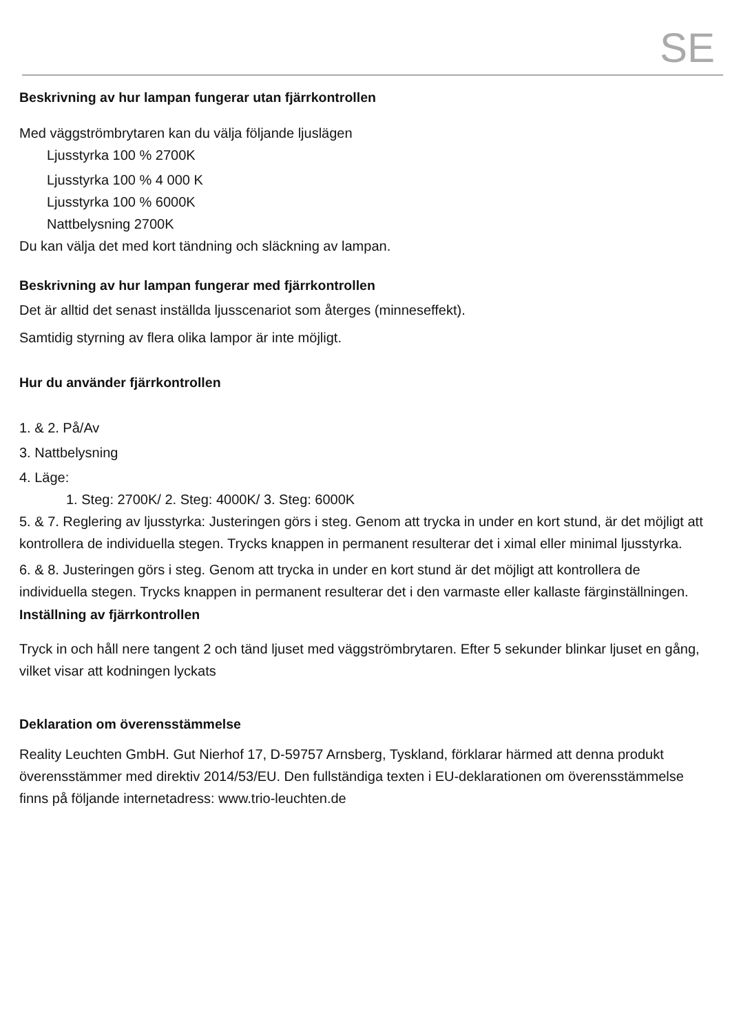SE
Beskrivning av hur lampan fungerar utan fjärrkontrollen
Med väggströmbrytaren kan du välja följande ljuslägen
Ljusstyrka 100 % 2700K
Ljusstyrka 100 % 4 000 K
Ljusstyrka 100 % 6000K
Nattbelysning 2700K
Du kan välja det med kort tändning och släckning av lampan.
Beskrivning av hur lampan fungerar med fjärrkontrollen
Det är alltid det senast inställda ljusscenariot som återges (minneseffekt).
Samtidig styrning av flera olika lampor är inte möjligt.
Hur du använder fjärrkontrollen
1. & 2. På/Av
3. Nattbelysning
4. Läge:
1. Steg: 2700K/ 2. Steg: 4000K/ 3. Steg: 6000K
5. & 7. Reglering av ljusstyrka: Justeringen görs i steg. Genom att trycka in under en kort stund, är det möjligt att kontrollera de individuella stegen. Trycks knappen in permanent resulterar det i ximal eller minimal ljusstyrka.
6. & 8. Justeringen görs i steg. Genom att trycka in under en kort stund är det möjligt att kontrollera de individuella stegen. Trycks knappen in permanent resulterar det i den varmaste eller kallaste färginställningen.
Inställning av fjärrkontrollen
Tryck in och håll nere tangent 2 och tänd ljuset med väggströmbrytaren. Efter 5 sekunder blinkar ljuset en gång, vilket visar att kodningen lyckats
Deklaration om överensstämmelse
Reality Leuchten GmbH. Gut Nierhof 17, D-59757 Arnsberg, Tyskland, förklarar härmed att denna produkt överensstämmer med direktiv 2014/53/EU. Den fullständiga texten i EU-deklarationen om överensstämmelse finns på följande internetadress: www.trio-leuchten.de